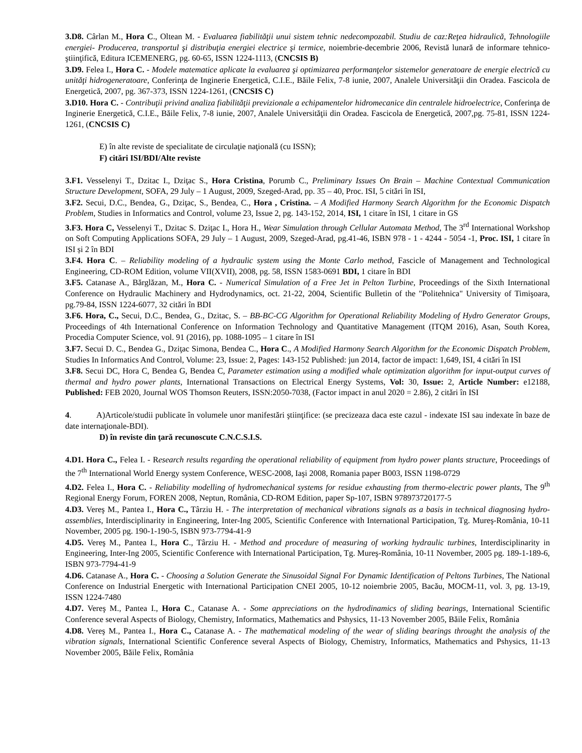3.D8. Cârlan M., Hora C., Oltean M. - Evaluarea fiabilităţii unui sistem tehnic nedecompozabil. Studiu de caz:Reţea hidraulică, Tehnologiile energiei- Producerea, transportul şi distribuţia energiei electrice şi termice, noiembrie-decembrie 2006, Revistă lunară de informare tehnico-ştiinţifică, Editura ICEMENERG, pg. 60-65, ISSN 1224-1113, (CNCSIS B)
3.D9. Felea I., Hora C. - Modele matematice aplicate la evaluarea şi optimizarea performanţelor sistemelor generatoare de energie electrică cu unităţi hidrogeneratoare, Conferinţa de Inginerie Energetică, C.I.E., Băile Felix, 7-8 iunie, 2007, Analele Universităţii din Oradea. Fascicola de Energetică, 2007, pg. 367-373, ISSN 1224-1261, (CNCSIS C)
3.D10. Hora C. - Contribuţii privind analiza fiabilităţii previzionale a echipamentelor hidromecanice din centralele hidroelectrice, Conferinţa de Inginerie Energetică, C.I.E., Băile Felix, 7-8 iunie, 2007, Analele Universităţii din Oradea. Fascicola de Energetică, 2007,pg. 75-81, ISSN 1224-1261, (CNCSIS C)
E) în alte reviste de specialitate de circulaţie naţională (cu ISSN);
F) citări ISI/BDI/Alte reviste
3.F1. Vesselenyi T., Dzitac I., Dziţac S., Hora Cristina, Porumb C., Preliminary Issues On Brain – Machine Contextual Communication Structure Development, SOFA, 29 July – 1 August, 2009, Szeged-Arad, pp. 35 – 40, Proc. ISI, 5 citări în ISI,
3.F2. Secui, D.C., Bendea, G., Dziţac, S., Bendea, C., Hora , Cristina. – A Modified Harmony Search Algorithm for the Economic Dispatch Problem, Studies in Informatics and Control, volume 23, Issue 2, pg. 143-152, 2014, ISI, 1 citare în ISI, 1 citare in GS
3.F3. Hora C, Vesselenyi T., Dzitac S. Dziţac I., Hora H., Wear Simulation through Cellular Automata Method, The 3<sup>rd</sup> International Workshop on Soft Computing Applications SOFA, 29 July – 1 August, 2009, Szeged-Arad, pg.41-46, ISBN 978 - 1 - 4244 - 5054 -1, Proc. ISI, 1 citare în ISI și 2 în BDI
3.F4. Hora C. – Reliability modeling of a hydraulic system using the Monte Carlo method, Fascicle of Management and Technological Engineering, CD-ROM Edition, volume VII(XVII), 2008, pg. 58, ISSN 1583-0691 BDI, 1 citare în BDI
3.F5. Catanase A., Bărglăzan, M., Hora C. - Numerical Simulation of a Free Jet in Pelton Turbine, Proceedings of the Sixth International Conference on Hydraulic Machinery and Hydrodynamics, oct. 21-22, 2004, Scientific Bulletin of the "Politehnica" University of Timişoara, pg.79-84, ISSN 1224-6077, 32 citări în BDI
3.F6. Hora, C., Secui, D.C., Bendea, G., Dzitac, S. – BB-BC-CG Algorithm for Operational Reliability Modeling of Hydro Generator Groups, Proceedings of 4th International Conference on Information Technology and Quantitative Management (ITQM 2016), Asan, South Korea, Procedia Computer Science, vol. 91 (2016), pp. 1088-1095 – 1 citare în ISI
3.F7. Secui D. C., Bendea G., Dziţac Simona, Bendea C., Hora C., A Modified Harmony Search Algorithm for the Economic Dispatch Problem, Studies In Informatics And Control, Volume: 23, Issue: 2, Pages: 143-152 Published: jun 2014, factor de impact: 1,649, ISI, 4 citări în ISI
3.F8. Secui DC, Hora C, Bendea G, Bendea C, Parameter estimation using a modified whale optimization algorithm for input-output curves of thermal and hydro power plants, International Transactions on Electrical Energy Systems, Vol: 30, Issue: 2, Article Number: e12188, Published: FEB 2020, Journal WOS Thomson Reuters, ISSN:2050-7038, (Factor impact in anul 2020 = 2.86), 2 citări în ISI
4. A)Articole/studii publicate în volumele unor manifestări ştiinţifice: (se precizeaza daca este cazul - indexate ISI sau indexate în baze de date internaţionale-BDI).
D) în reviste din ţară recunoscute C.N.C.S.I.S.
4.D1. Hora C., Felea I. - Research results regarding the operational reliability of equipment from hydro power plants structure, Proceedings of the 7<sup>th</sup> International World Energy system Conference, WESC-2008, Iaşi 2008, Romania paper B003, ISSN 1198-0729
4.D2. Felea I., Hora C. - Reliability modelling of hydromechanical systems for residue exhausting from thermo-electric power plants, The 9<sup>th</sup> Regional Energy Forum, FOREN 2008, Neptun, România, CD-ROM Edition, paper Sp-107, ISBN 978973720177-5
4.D3. Vereş M., Pantea I., Hora C., Târziu H. - The interpretation of mechanical vibrations signals as a basis in technical diagnosing hydro-assemblies, Interdisciplinarity in Engineering, Inter-Ing 2005, Scientific Conference with International Participation, Tg. Mureş-România, 10-11 November, 2005 pg. 190-1-190-5, ISBN 973-7794-41-9
4.D5. Vereş M., Pantea I., Hora C., Târziu H. - Method and procedure of measuring of working hydraulic turbines, Interdisciplinarity in Engineering, Inter-Ing 2005, Scientific Conference with International Participation, Tg. Mureş-România, 10-11 November, 2005 pg. 189-1-189-6, ISBN 973-7794-41-9
4.D6. Catanase A., Hora C. - Choosing a Solution Generate the Sinusoidal Signal For Dynamic Identification of Peltons Turbines, The National Conference on Industrial Energetic with International Participation CNEI 2005, 10-12 noiembrie 2005, Bacău, MOCM-11, vol. 3, pg. 13-19, ISSN 1224-7480
4.D7. Vereş M., Pantea I., Hora C., Catanase A. - Some appreciations on the hydrodinamics of sliding bearings, International Scientific Conference several Aspects of Biology, Chemistry, Informatics, Mathematics and Pshysics, 11-13 November 2005, Băile Felix, România
4.D8. Vereş M., Pantea I., Hora C., Catanase A. - The mathematical modeling of the wear of sliding bearings throught the analysis of the vibration signals, International Scientific Conference several Aspects of Biology, Chemistry, Informatics, Mathematics and Pshysics, 11-13 November 2005, Băile Felix, România